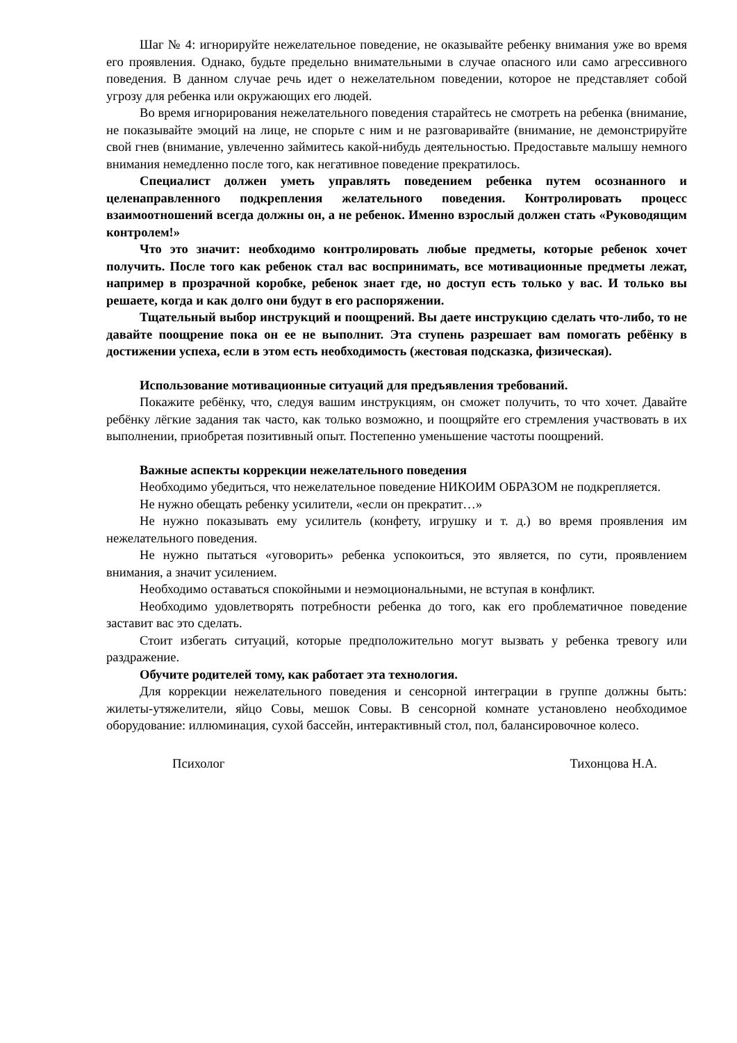Шаг № 4: игнорируйте нежелательное поведение, не оказывайте ребенку внимания уже во время его проявления. Однако, будьте предельно внимательными в случае опасного или само агрессивного поведения. В данном случае речь идет о нежелательном поведении, которое не представляет собой угрозу для ребенка или окружающих его людей.
Во время игнорирования нежелательного поведения старайтесь не смотреть на ребенка (внимание, не показывайте эмоций на лице, не спорьте с ним и не разговаривайте (внимание, не демонстрируйте свой гнев (внимание, увлеченно займитесь какой-нибудь деятельностью. Предоставьте малышу немного внимания немедленно после того, как негативное поведение прекратилось.
Специалист должен уметь управлять поведением ребенка путем осознанного и целенаправленного подкрепления желательного поведения. Контролировать процесс взаимоотношений всегда должны он, а не ребенок. Именно взрослый должен стать «Руководящим контролем!»
Что это значит: необходимо контролировать любые предметы, которые ребенок хочет получить. После того как ребенок стал вас воспринимать, все мотивационные предметы лежат, например в прозрачной коробке, ребенок знает где, но доступ есть только у вас. И только вы решаете, когда и как долго они будут в его распоряжении.
Тщательный выбор инструкций и поощрений. Вы даете инструкцию сделать что-либо, то не давайте поощрение пока он ее не выполнит. Эта ступень разрешает вам помогать ребёнку в достижении успеха, если в этом есть необходимость (жестовая подсказка, физическая).
Использование мотивационные ситуаций для предъявления требований.
Покажите ребёнку, что, следуя вашим инструкциям, он сможет получить, то что хочет. Давайте ребёнку лёгкие задания так часто, как только возможно, и поощряйте его стремления участвовать в их выполнении, приобретая позитивный опыт. Постепенно уменьшение частоты поощрений.
Важные аспекты коррекции нежелательного поведения
Необходимо убедиться, что нежелательное поведение НИКОИМ ОБРАЗОМ не подкрепляется.
Не нужно обещать ребенку усилители, «если он прекратит…»
Не нужно показывать ему усилитель (конфету, игрушку и т. д.) во время проявления им нежелательного поведения.
Не нужно пытаться «уговорить» ребенка успокоиться, это является, по сути, проявлением внимания, а значит усилением.
Необходимо оставаться спокойными и неэмоциональными, не вступая в конфликт.
Необходимо удовлетворять потребности ребенка до того, как его проблематичное поведение заставит вас это сделать.
Стоит избегать ситуаций, которые предположительно могут вызвать у ребенка тревогу или раздражение.
Обучите родителей тому, как работает эта технология.
Для коррекции нежелательного поведения и сенсорной интеграции в группе должны быть: жилеты-утяжелители, яйцо Совы, мешок Совы. В сенсорной комнате установлено необходимое оборудование: иллюминация, сухой бассейн, интерактивный стол, пол, балансировочное колесо.
Психолог Тихонцова Н.А.